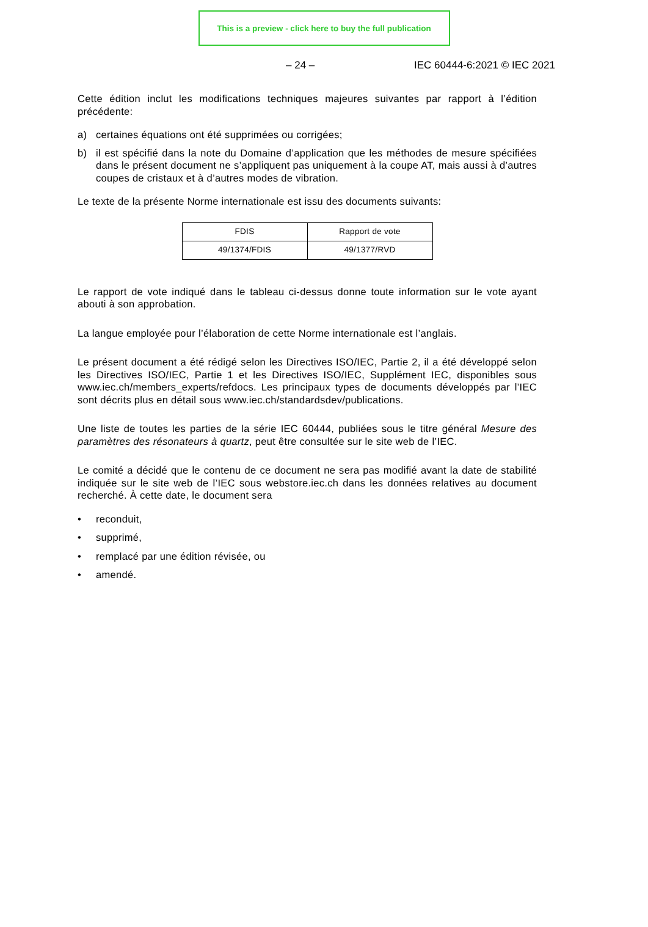This is a preview - click here to buy the full publication
– 24 – IEC 60444-6:2021 © IEC 2021
Cette édition inclut les modifications techniques majeures suivantes par rapport à l’édition précédente:
a) certaines équations ont été supprimées ou corrigées;
b) il est spécifié dans la note du Domaine d’application que les méthodes de mesure spécifiées dans le présent document ne s’appliquent pas uniquement à la coupe AT, mais aussi à d’autres coupes de cristaux et à d’autres modes de vibration.
Le texte de la présente Norme internationale est issu des documents suivants:
| FDIS | Rapport de vote |
| 49/1374/FDIS | 49/1377/RVD |
Le rapport de vote indiqué dans le tableau ci-dessus donne toute information sur le vote ayant abouti à son approbation.
La langue employée pour l’élaboration de cette Norme internationale est l’anglais.
Le présent document a été rédigé selon les Directives ISO/IEC, Partie 2, il a été développé selon les Directives ISO/IEC, Partie 1 et les Directives ISO/IEC, Supplément IEC, disponibles sous www.iec.ch/members_experts/refdocs. Les principaux types de documents développés par l’IEC sont décrits plus en détail sous www.iec.ch/standardsdev/publications.
Une liste de toutes les parties de la série IEC 60444, publiées sous le titre général Mesure des paramètres des résonateurs à quartz, peut être consultée sur le site web de l’IEC.
Le comité a décidé que le contenu de ce document ne sera pas modifié avant la date de stabilité indiquée sur le site web de l’IEC sous webstore.iec.ch dans les données relatives au document recherché. À cette date, le document sera
• reconduit,
• supprimé,
• remplacé par une édition révisée, ou
• amendé.